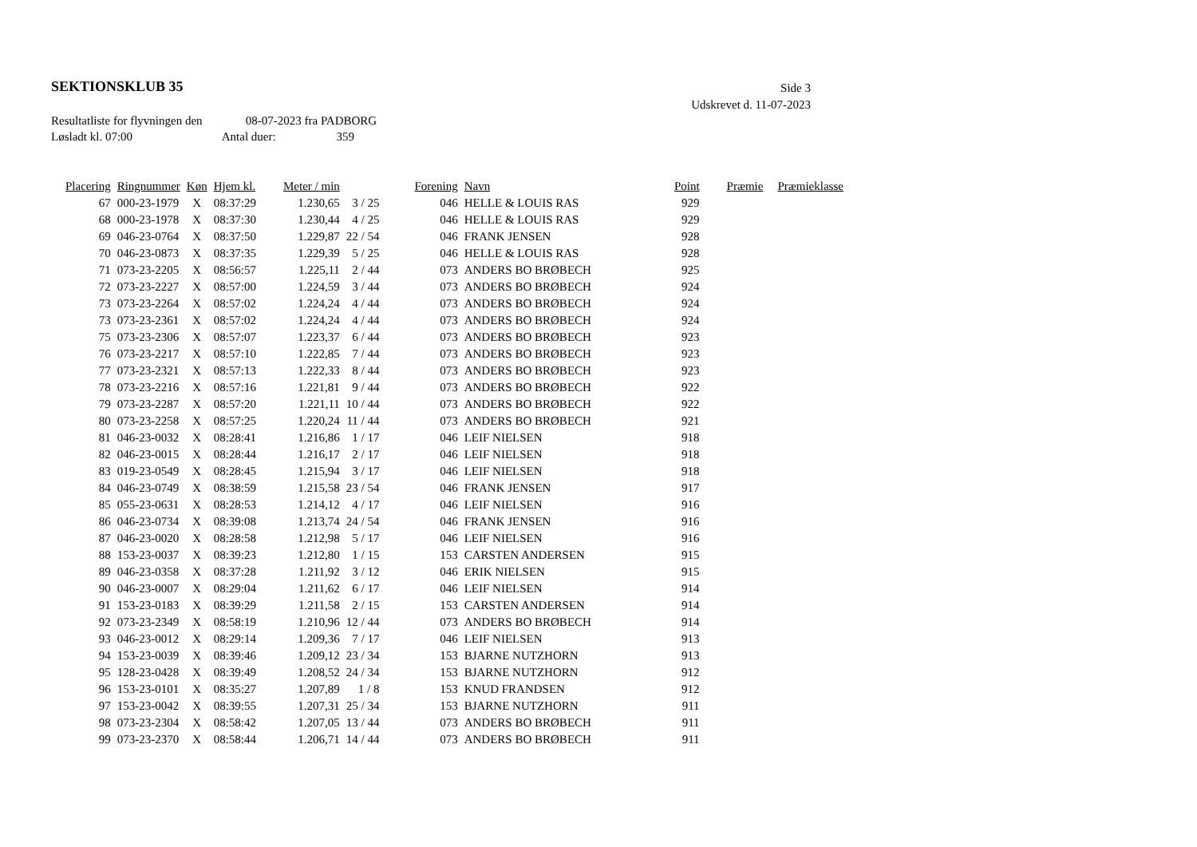SEKTIONSKLUB 35
Side 3
Udskrevet d. 11-07-2023
Resultatliste for flyvningen den 08-07-2023 fra PADBORG
Løsladt kl. 07:00 Antal duer: 359
| Placering | Ringnummer | Køn | Hjem kl. | Meter / min | | Forening | Navn | Point | Præmie | Præmieklasse |
| --- | --- | --- | --- | --- | --- | --- | --- | --- | --- | --- |
| 67 | 000-23-1979 | X | 08:37:29 | 1.230,65 | 3 / 25 | 046 | HELLE & LOUIS RAS | 929 | | |
| 68 | 000-23-1978 | X | 08:37:30 | 1.230,44 | 4 / 25 | 046 | HELLE & LOUIS RAS | 929 | | |
| 69 | 046-23-0764 | X | 08:37:50 | 1.229,87 | 22 / 54 | 046 | FRANK JENSEN | 928 | | |
| 70 | 046-23-0873 | X | 08:37:35 | 1.229,39 | 5 / 25 | 046 | HELLE & LOUIS RAS | 928 | | |
| 71 | 073-23-2205 | X | 08:56:57 | 1.225,11 | 2 / 44 | 073 | ANDERS BO BRØBECH | 925 | | |
| 72 | 073-23-2227 | X | 08:57:00 | 1.224,59 | 3 / 44 | 073 | ANDERS BO BRØBECH | 924 | | |
| 73 | 073-23-2264 | X | 08:57:02 | 1.224,24 | 4 / 44 | 073 | ANDERS BO BRØBECH | 924 | | |
| 73 | 073-23-2361 | X | 08:57:02 | 1.224,24 | 4 / 44 | 073 | ANDERS BO BRØBECH | 924 | | |
| 75 | 073-23-2306 | X | 08:57:07 | 1.223,37 | 6 / 44 | 073 | ANDERS BO BRØBECH | 923 | | |
| 76 | 073-23-2217 | X | 08:57:10 | 1.222,85 | 7 / 44 | 073 | ANDERS BO BRØBECH | 923 | | |
| 77 | 073-23-2321 | X | 08:57:13 | 1.222,33 | 8 / 44 | 073 | ANDERS BO BRØBECH | 923 | | |
| 78 | 073-23-2216 | X | 08:57:16 | 1.221,81 | 9 / 44 | 073 | ANDERS BO BRØBECH | 922 | | |
| 79 | 073-23-2287 | X | 08:57:20 | 1.221,11 | 10 / 44 | 073 | ANDERS BO BRØBECH | 922 | | |
| 80 | 073-23-2258 | X | 08:57:25 | 1.220,24 | 11 / 44 | 073 | ANDERS BO BRØBECH | 921 | | |
| 81 | 046-23-0032 | X | 08:28:41 | 1.216,86 | 1 / 17 | 046 | LEIF NIELSEN | 918 | | |
| 82 | 046-23-0015 | X | 08:28:44 | 1.216,17 | 2 / 17 | 046 | LEIF NIELSEN | 918 | | |
| 83 | 019-23-0549 | X | 08:28:45 | 1.215,94 | 3 / 17 | 046 | LEIF NIELSEN | 918 | | |
| 84 | 046-23-0749 | X | 08:38:59 | 1.215,58 | 23 / 54 | 046 | FRANK JENSEN | 917 | | |
| 85 | 055-23-0631 | X | 08:28:53 | 1.214,12 | 4 / 17 | 046 | LEIF NIELSEN | 916 | | |
| 86 | 046-23-0734 | X | 08:39:08 | 1.213,74 | 24 / 54 | 046 | FRANK JENSEN | 916 | | |
| 87 | 046-23-0020 | X | 08:28:58 | 1.212,98 | 5 / 17 | 046 | LEIF NIELSEN | 916 | | |
| 88 | 153-23-0037 | X | 08:39:23 | 1.212,80 | 1 / 15 | 153 | CARSTEN ANDERSEN | 915 | | |
| 89 | 046-23-0358 | X | 08:37:28 | 1.211,92 | 3 / 12 | 046 | ERIK NIELSEN | 915 | | |
| 90 | 046-23-0007 | X | 08:29:04 | 1.211,62 | 6 / 17 | 046 | LEIF NIELSEN | 914 | | |
| 91 | 153-23-0183 | X | 08:39:29 | 1.211,58 | 2 / 15 | 153 | CARSTEN ANDERSEN | 914 | | |
| 92 | 073-23-2349 | X | 08:58:19 | 1.210,96 | 12 / 44 | 073 | ANDERS BO BRØBECH | 914 | | |
| 93 | 046-23-0012 | X | 08:29:14 | 1.209,36 | 7 / 17 | 046 | LEIF NIELSEN | 913 | | |
| 94 | 153-23-0039 | X | 08:39:46 | 1.209,12 | 23 / 34 | 153 | BJARNE NUTZHORN | 913 | | |
| 95 | 128-23-0428 | X | 08:39:49 | 1.208,52 | 24 / 34 | 153 | BJARNE NUTZHORN | 912 | | |
| 96 | 153-23-0101 | X | 08:35:27 | 1.207,89 | 1 / 8 | 153 | KNUD FRANDSEN | 912 | | |
| 97 | 153-23-0042 | X | 08:39:55 | 1.207,31 | 25 / 34 | 153 | BJARNE NUTZHORN | 911 | | |
| 98 | 073-23-2304 | X | 08:58:42 | 1.207,05 | 13 / 44 | 073 | ANDERS BO BRØBECH | 911 | | |
| 99 | 073-23-2370 | X | 08:58:44 | 1.206,71 | 14 / 44 | 073 | ANDERS BO BRØBECH | 911 | | |